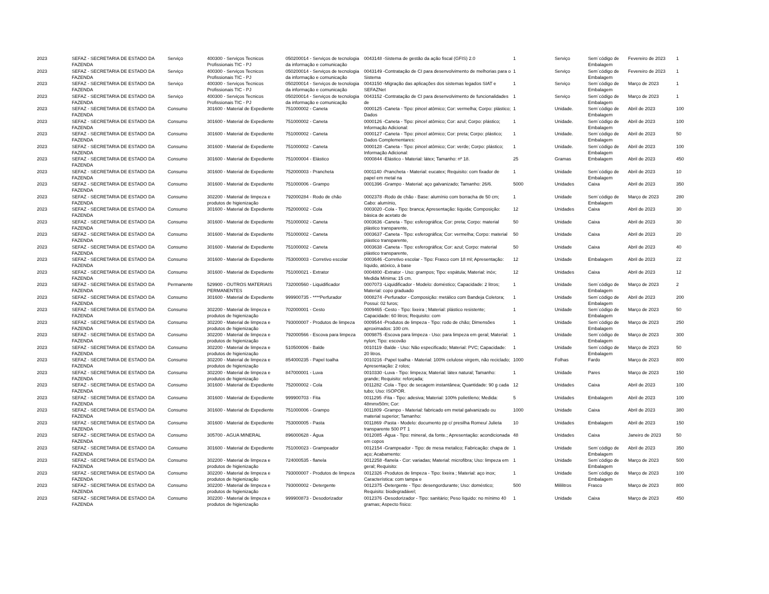| 2023 | SEFAZ - SECRETARIA DE ESTADO DA FAZENDA | Serviço | 400300 - Serviços Tecnicos Profissionais TIC - PJ | 050200014 - Serviços de tecnologia da informação e comunicação | 0043148 -Sistema de gestão da ação fiscal (GFIS) 2.0 | 1 | Serviço | Sem´código de Embalagem | Fevereiro de 2023 | 1 |
| 2023 | SEFAZ - SECRETARIA DE ESTADO DA FAZENDA | Serviço | 400300 - Serviços Tecnicos Profissionais TIC - PJ | 050200014 - Serviços de tecnologia da informação e comunicação | 0043149 -Contratação de CI para desenvolvimento de melhorias para o Sistema | 1 | Serviço | Sem´código de Embalagem | Fevereiro de 2023 | 1 |
| 2023 | SEFAZ - SECRETARIA DE ESTADO DA FAZENDA | Serviço | 400300 - Serviços Tecnicos Profissionais TIC - PJ | 050200014 - Serviços de tecnologia da informação e comunicação | 0043150 -Migração das aplicações dos sistemas legados SIAT e SEFAZNet | 1 | Serviço | Sem´código de Embalagem | Março de 2023 | 1 |
| 2023 | SEFAZ - SECRETARIA DE ESTADO DA FAZENDA | Serviço | 400300 - Serviços Tecnicos Profissionais TIC - PJ | 050200014 - Serviços de tecnologia da informação e comunicação | 0043152 -Contratação de CI para desenvolvimento de funcionalidades de | 1 | Serviço | Sem´código de Embalagem | Março de 2023 | 1 |
| 2023 | SEFAZ - SECRETARIA DE ESTADO DA FAZENDA | Consumo | 301600 - Material de Expediente | 751000002 - Caneta | 0000125 -Caneta - Tipo: pincel atômico; Cor: vermelha; Corpo: plástico; Dados | 1 | Unidade. | Sem´código de Embalagem | Abril de 2023 | 100 |
| 2023 | SEFAZ - SECRETARIA DE ESTADO DA FAZENDA | Consumo | 301600 - Material de Expediente | 751000002 - Caneta | 0000126 -Caneta - Tipo: pincel atômico; Cor: azul; Corpo: plástico; Informação Adicional: | 1 | Unidade. | Sem´código de Embalagem | Abril de 2023 | 100 |
| 2023 | SEFAZ - SECRETARIA DE ESTADO DA FAZENDA | Consumo | 301600 - Material de Expediente | 751000002 - Caneta | 0000127 -Caneta - Tipo: pincel atômico; Cor: preta; Corpo: plástico; Dados Complementares: | 1 | Unidade. | Sem´código de Embalagem | Abril de 2023 | 50 |
| 2023 | SEFAZ - SECRETARIA DE ESTADO DA FAZENDA | Consumo | 301600 - Material de Expediente | 751000002 - Caneta | 0000128 -Caneta - Tipo: pincel atômico; Cor: verde; Corpo: plástico; Informação Adicional: | 1 | Unidade. | Sem´código de Embalagem | Abril de 2023 | 100 |
| 2023 | SEFAZ - SECRETARIA DE ESTADO DA FAZENDA | Consumo | 301600 - Material de Expediente | 751000004 - Elástico | 0000844 -Elástico - Material: látex; Tamanho: nº 18. | 25 | Gramas | Embalagem | Abril de 2023 | 450 |
| 2023 | SEFAZ - SECRETARIA DE ESTADO DA FAZENDA | Consumo | 301600 - Material de Expediente | 752000003 - Prancheta | 0001140 -Prancheta - Material: eucatex; Requisito: com fixador de papel em metal na | 1 | Unidade | Sem´código de Embalagem | Abril de 2023 | 10 |
| 2023 | SEFAZ - SECRETARIA DE ESTADO DA FAZENDA | Consumo | 301600 - Material de Expediente | 751000006 - Grampo | 0001396 -Grampo - Material: aço galvanizado; Tamanho: 26/6. | 5000 | Unidades | Caixa | Abril de 2023 | 350 |
| 2023 | SEFAZ - SECRETARIA DE ESTADO DA FAZENDA | Consumo | 302200 - Material de limpeza e produtos de higienização | 792000284 - Rodo de chão | 0002378 -Rodo de chão - Base: alumínio com borracha de 50 cm; Cabo: alumínio, | 1 | Unidade | Sem´código de Embalagem | Março de 2023 | 280 |
| 2023 | SEFAZ - SECRETARIA DE ESTADO DA FAZENDA | Consumo | 301600 - Material de Expediente | 752000002 - Cola | 0003020 -Cola - Tipo: branca; Apresentação: líquida; Composição: básica de acetato de | 12 | Unidades | Caixa | Abril de 2023 | 30 |
| 2023 | SEFAZ - SECRETARIA DE ESTADO DA FAZENDA | Consumo | 301600 - Material de Expediente | 751000002 - Caneta | 0003636 -Caneta - Tipo: esferográfica; Cor: preta; Corpo: material plástico transparente, | 50 | Unidade | Caixa | Abril de 2023 | 30 |
| 2023 | SEFAZ - SECRETARIA DE ESTADO DA FAZENDA | Consumo | 301600 - Material de Expediente | 751000002 - Caneta | 0003637 -Caneta - Tipo: esferográfica; Cor: vermelha; Corpo: material plástico transparente, | 50 | Unidade | Caixa | Abril de 2023 | 20 |
| 2023 | SEFAZ - SECRETARIA DE ESTADO DA FAZENDA | Consumo | 301600 - Material de Expediente | 751000002 - Caneta | 0003638 -Caneta - Tipo: esferográfica; Cor: azul; Corpo: material plástico transparente, | 50 | Unidade | Caixa | Abril de 2023 | 40 |
| 2023 | SEFAZ - SECRETARIA DE ESTADO DA FAZENDA | Consumo | 301600 - Material de Expediente | 753000003 - Corretivo escolar | 0003646 -Corretivo escolar - Tipo: Frasco com 18 ml; Apresentação: líquido, atóxico, à base | 12 | Unidade | Embalagem | Abril de 2023 | 22 |
| 2023 | SEFAZ - SECRETARIA DE ESTADO DA FAZENDA | Consumo | 301600 - Material de Expediente | 751000021 - Extrator | 0004800 -Extrator - Uso: grampos; Tipo: espátula; Material: inóx; Medida Mínima: 15 cm. | 12 | Unidades | Caixa | Abril de 2023 | 12 |
| 2023 | SEFAZ - SECRETARIA DE ESTADO DA FAZENDA | Permanente | 529900 - OUTROS MATERIAIS PERMANENTES | 732000560 - Liquidificador | 0007073 -Liquidificador - Modelo: doméstico; Capacidade: 2 litros; Material: copo graduado | 1 | Unidade | Sem´código de Embalagem | Março de 2023 | 2 |
| 2023 | SEFAZ - SECRETARIA DE ESTADO DA FAZENDA | Consumo | 301600 - Material de Expediente | 999900735 - ****Perfurador | 0008274 -Perfurador - Composição: metálico com Bandeja Coletora; Possui: 02 furos; | 1 | Unidade | Sem´código de Embalagem | Abril de 2023 | 200 |
| 2023 | SEFAZ - SECRETARIA DE ESTADO DA FAZENDA | Consumo | 302200 - Material de limpeza e produtos de higienização | 702000001 - Cesto | 0009465 -Cesto - Tipo: lixeira ; Material: plástico resistente; Capacidade: 60 litros; Requisito: com | 1 | Unidade | Sem´código de Embalagem | Março de 2023 | 50 |
| 2023 | SEFAZ - SECRETARIA DE ESTADO DA FAZENDA | Consumo | 302200 - Material de limpeza e produtos de higienização | 793000007 - Produtos de limpeza | 0009544 -Produtos de limpeza - Tipo: rodo de chão; Dimensões aproximados: 100 cm. | 1 | Unidade | Sem´código de Embalagem | Março de 2023 | 250 |
| 2023 | SEFAZ - SECRETARIA DE ESTADO DA FAZENDA | Consumo | 302200 - Material de limpeza e produtos de higienização | 792000566 - Escova para limpeza | 0009875 -Escova para limpeza - Uso: para limpeza em geral; Material: nylon; Tipo: escovão | 1 | Unidade | Sem´código de Embalagem | Março de 2023 | 300 |
| 2023 | SEFAZ - SECRETARIA DE ESTADO DA FAZENDA | Consumo | 302200 - Material de limpeza e produtos de higienização | 510500006 - Balde | 0010119 -Balde - Uso: Não especificado; Material: PVC; Capacidade: 20 litros. | 1 | Unidade | Sem´código de Embalagem | Março de 2023 | 50 |
| 2023 | SEFAZ - SECRETARIA DE ESTADO DA FAZENDA | Consumo | 302200 - Material de limpeza e produtos de higienização | 854000235 - Papel toalha | 0010216 -Papel toalha - Material: 100% celulose virgem, não reciclado; Apresentação: 2 rolos; | 1000 | Folhas | Fardo | Março de 2023 | 800 |
| 2023 | SEFAZ - SECRETARIA DE ESTADO DA FAZENDA | Consumo | 302200 - Material de limpeza e produtos de higienização | 847000001 - Luva | 0010330 -Luva - Tipo: limpeza; Material: látex natural; Tamanho: grande; Requisito: reforçada; | 1 | Unidade | Pares | Março de 2023 | 150 |
| 2023 | SEFAZ - SECRETARIA DE ESTADO DA FAZENDA | Consumo | 301600 - Material de Expediente | 752000002 - Cola | 0011282 -Cola - Tipo: de secagem instantânea; Quantidade: 90 g cada tubo; Uso: ISOPOR. | 12 | Unidades | Caixa | Abril de 2023 | 100 |
| 2023 | SEFAZ - SECRETARIA DE ESTADO DA FAZENDA | Consumo | 301600 - Material de Expediente | 999900703 - Fita | 0011295 -Fita - Tipo: adesiva; Material: 100% polietileno; Medida: 48mmx50m; Cor: | 5 | Unidades | Embalagem | Abril de 2023 | 100 |
| 2023 | SEFAZ - SECRETARIA DE ESTADO DA FAZENDA | Consumo | 301600 - Material de Expediente | 751000006 - Grampo | 0011809 -Grampo - Material: fabricado em metal galvanizado ou material superior; Tamanho: | 1000 | Unidade | Caixa | Abril de 2023 | 380 |
| 2023 | SEFAZ - SECRETARIA DE ESTADO DA FAZENDA | Consumo | 301600 - Material de Expediente | 753000005 - Pasta | 0011869 -Pasta - Modelo: documento pp c/ presilha Romeu/ Julieta transparente 500 PT 1 | 10 | Unidades | Embalagem | Abril de 2023 | 150 |
| 2023 | SEFAZ - SECRETARIA DE ESTADO DA FAZENDA | Consumo | 305700 - AGUA MINERAL | 896000628 - Água | 0012085 -Água - Tipo: mineral, da fonte.; Apresentação: acondicionada em copos | 48 | Unidades | Caixa | Janeiro de 2023 | 50 |
| 2023 | SEFAZ - SECRETARIA DE ESTADO DA FAZENDA | Consumo | 301600 - Material de Expediente | 751000023 - Grampeador | 0012154 -Grampeador - Tipo: de mesa metalico; Fabricação: chapa de aço; Acabamento: | 1 | Unidade | Sem´código de Embalagem | Abril de 2023 | 350 |
| 2023 | SEFAZ - SECRETARIA DE ESTADO DA FAZENDA | Consumo | 302200 - Material de limpeza e produtos de higienização | 724000535 - flanela | 0012258 -flanela - Cor: variadas; Material: microfibra; Uso: limpeza em geral; Requisito: | 1 | Unidade | Sem´código de Embalagem | Março de 2023 | 500 |
| 2023 | SEFAZ - SECRETARIA DE ESTADO DA FAZENDA | Consumo | 302200 - Material de limpeza e produtos de higienização | 793000007 - Produtos de limpeza | 0012326 -Produtos de limpeza - Tipo: lixeira ; Material: aço inox; Característica: com tampa e | 1 | Unidade | Sem´código de Embalagem | Março de 2023 | 100 |
| 2023 | SEFAZ - SECRETARIA DE ESTADO DA FAZENDA | Consumo | 302200 - Material de limpeza e produtos de higienização | 793000002 - Detergente | 0012375 -Detergente - Tipo: desengordurante; Uso: doméstico; Requisito: biodegradável; | 500 | Mililitros | Frasco | Março de 2023 | 800 |
| 2023 | SEFAZ - SECRETARIA DE ESTADO DA FAZENDA | Consumo | 302200 - Material de limpeza e produtos de higienização | 999900873 - Desodorizador | 0012376 -Desodorizador - Tipo: sanitário; Peso líquido: no mínimo 40 gramas; Aspecto físico: | 1 | Unidade | Caixa | Março de 2023 | 450 |